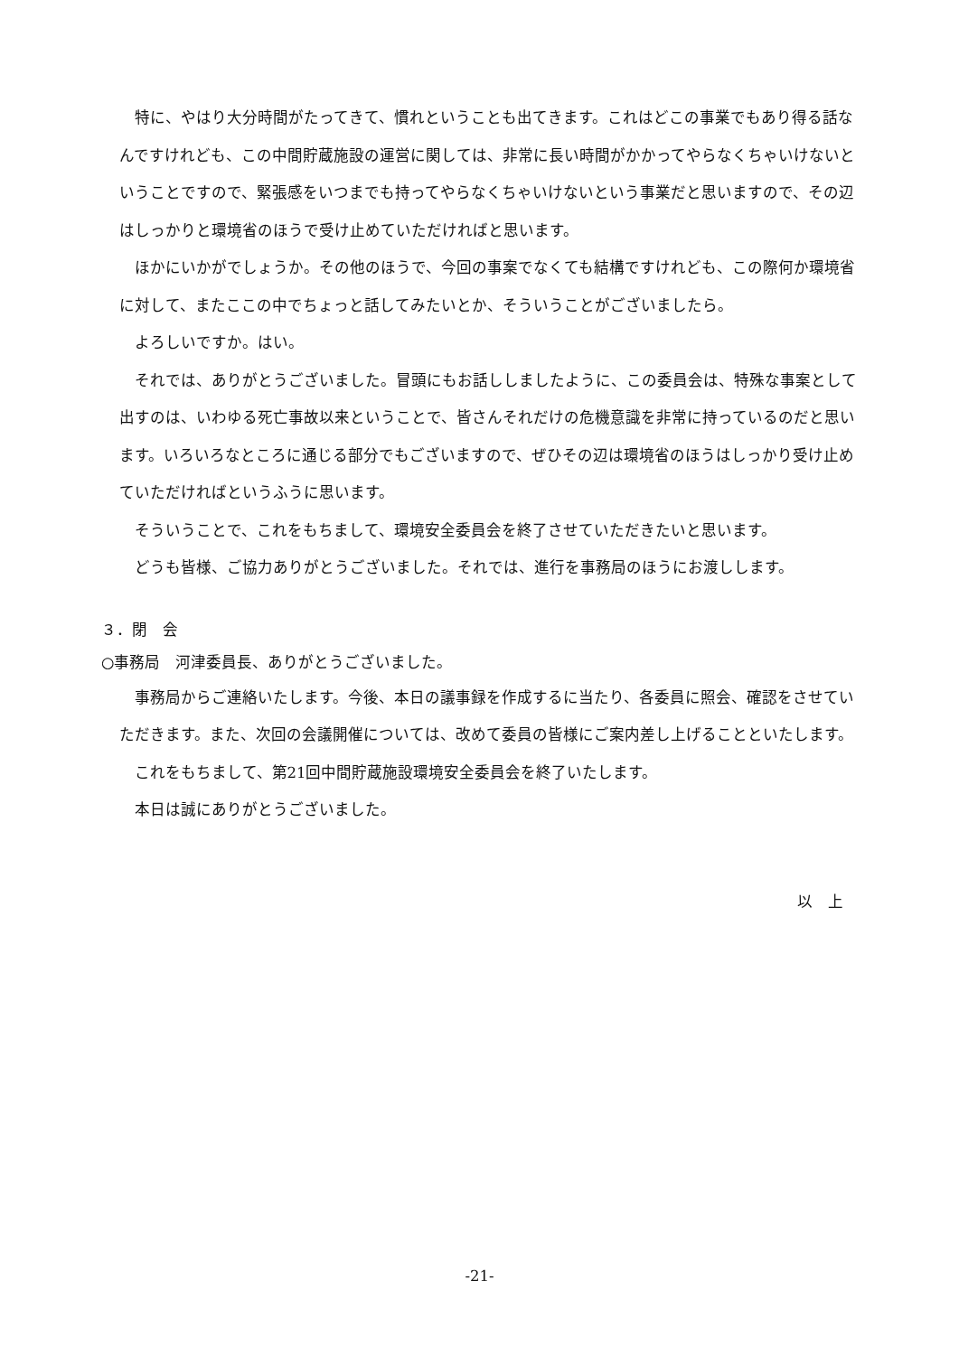特に、やはり大分時間がたってきて、慣れということも出てきます。これはどこの事業でもあり得る話なんですけれども、この中間貯蔵施設の運営に関しては、非常に長い時間がかかってやらなくちゃいけないということですので、緊張感をいつまでも持ってやらなくちゃいけないという事業だと思いますので、その辺はしっかりと環境省のほうで受け止めていただければと思います。
ほかにいかがでしょうか。その他のほうで、今回の事案でなくても結構ですけれども、この際何か環境省に対して、またここの中でちょっと話してみたいとか、そういうことがございましたら。
よろしいですか。はい。
それでは、ありがとうございました。冒頭にもお話ししましたように、この委員会は、特殊な事案として出すのは、いわゆる死亡事故以来ということで、皆さんそれだけの危機意識を非常に持っているのだと思います。いろいろなところに通じる部分でもございますので、ぜひその辺は環境省のほうはしっかり受け止めていただければというふうに思います。
そういうことで、これをもちまして、環境安全委員会を終了させていただきたいと思います。
どうも皆様、ご協力ありがとうございました。それでは、進行を事務局のほうにお渡しします。
３．閉　会
○事務局　河津委員長、ありがとうございました。
事務局からご連絡いたします。今後、本日の議事録を作成するに当たり、各委員に照会、確認をさせていただきます。また、次回の会議開催については、改めて委員の皆様にご案内差し上げることといたします。
これをもちまして、第21回中間貯蔵施設環境安全委員会を終了いたします。
本日は誠にありがとうございました。
以　上
-21-